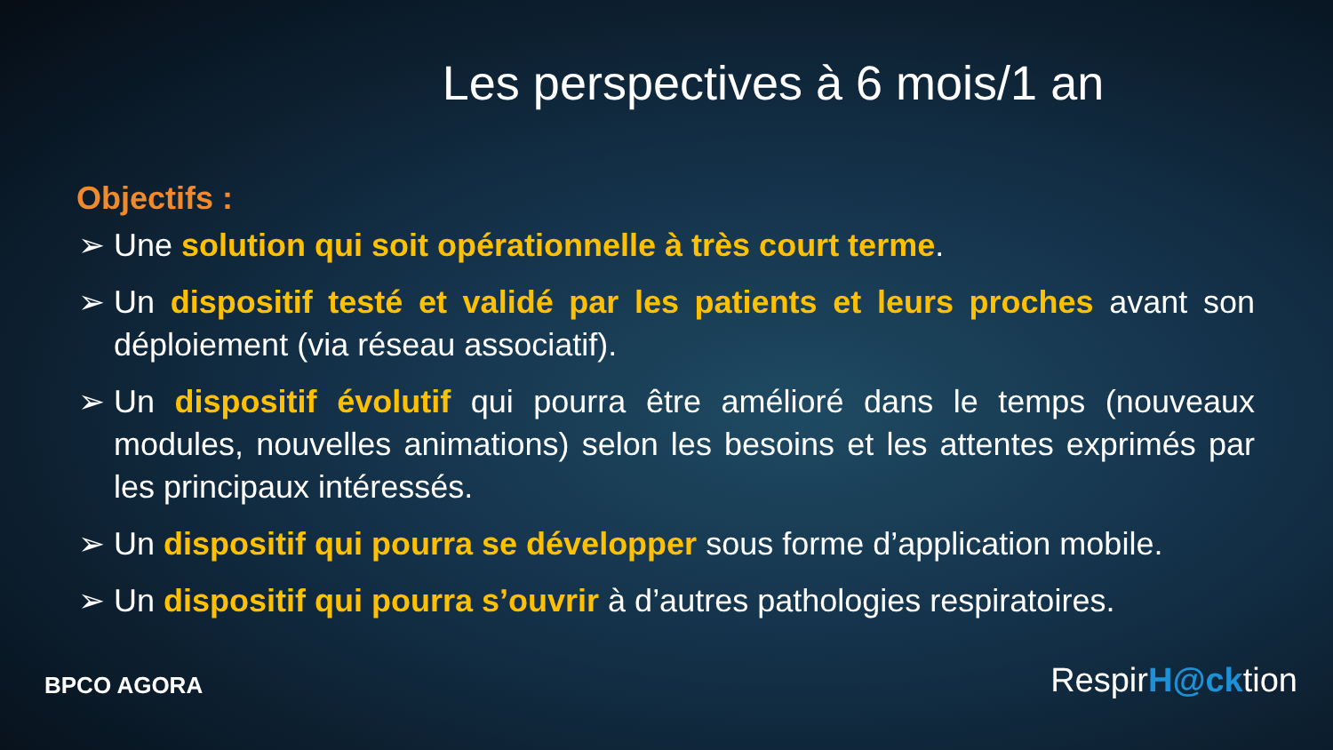Les perspectives à 6 mois/1 an
Objectifs :
➢ Une solution qui soit opérationnelle à très court terme.
➢ Un dispositif testé et validé par les patients et leurs proches avant son déploiement (via réseau associatif).
➢ Un dispositif évolutif qui pourra être amélioré dans le temps (nouveaux modules, nouvelles animations) selon les besoins et les attentes exprimés par les principaux intéressés.
➢ Un dispositif qui pourra se développer sous forme d’application mobile.
➢ Un dispositif qui pourra s’ouvrir à d’autres pathologies respiratoires.
BPCO AGORA
RespirH@cktion